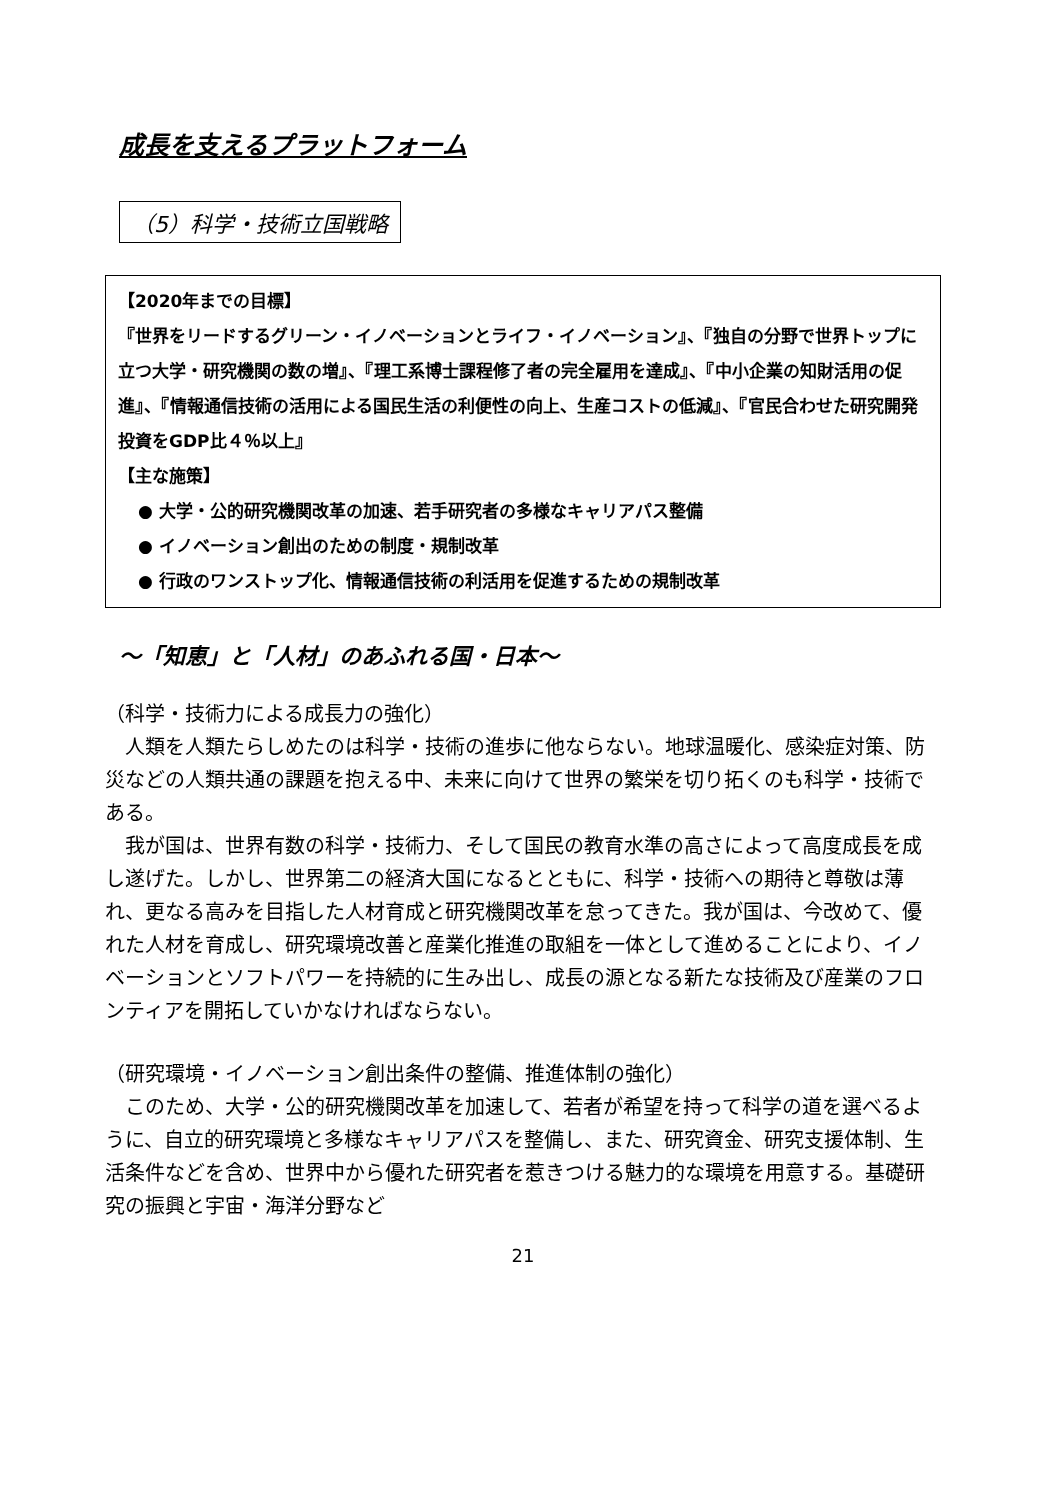成長を支えるプラットフォーム
（5）科学・技術立国戦略
【2020年までの目標】
『世界をリードするグリーン・イノベーションとライフ・イノベーション』、『独自の分野で世界トップに立つ大学・研究機関の数の増』、『理工系博士課程修了者の完全雇用を達成』、『中小企業の知財活用の促進』、『情報通信技術の活用による国民生活の利便性の向上、生産コストの低減』、『官民合わせた研究開発投資をGDP比４％以上』
【主な施策】
● 大学・公的研究機関改革の加速、若手研究者の多様なキャリアパス整備
● イノベーション創出のための制度・規制改革
● 行政のワンストップ化、情報通信技術の利活用を促進するための規制改革
～「知恵」と「人材」のあふれる国・日本～
（科学・技術力による成長力の強化）
人類を人類たらしめたのは科学・技術の進歩に他ならない。地球温暖化、感染症対策、防災などの人類共通の課題を抱える中、未来に向けて世界の繁栄を切り拓くのも科学・技術である。
我が国は、世界有数の科学・技術力、そして国民の教育水準の高さによって高度成長を成し遂げた。しかし、世界第二の経済大国になるとともに、科学・技術への期待と尊敬は薄れ、更なる高みを目指した人材育成と研究機関改革を怠ってきた。我が国は、今改めて、優れた人材を育成し、研究環境改善と産業化推進の取組を一体として進めることにより、イノベーションとソフトパワーを持続的に生み出し、成長の源となる新たな技術及び産業のフロンティアを開拓していかなければならない。
（研究環境・イノベーション創出条件の整備、推進体制の強化）
このため、大学・公的研究機関改革を加速して、若者が希望を持って科学の道を選べるように、自立的研究環境と多様なキャリアパスを整備し、また、研究資金、研究支援体制、生活条件などを含め、世界中から優れた研究者を惹きつける魅力的な環境を用意する。基礎研究の振興と宇宙・海洋分野など
21